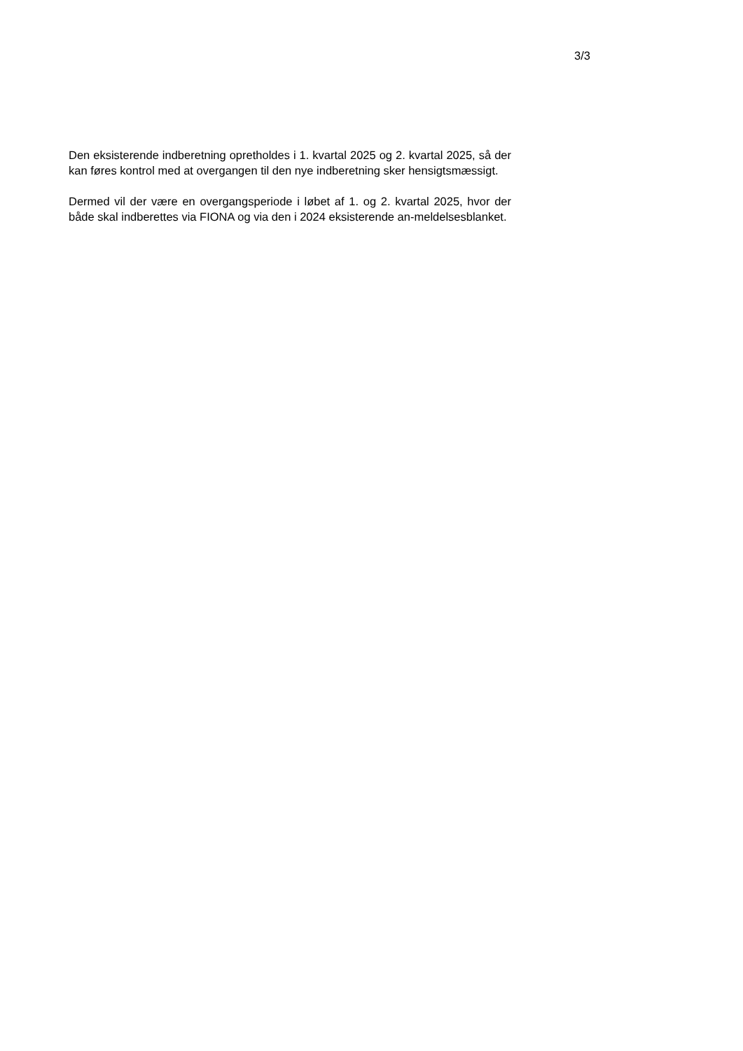3/3
Den eksisterende indberetning opretholdes i 1. kvartal 2025 og 2. kvartal 2025, så der kan føres kontrol med at overgangen til den nye indberetning sker hensigtsmæssigt.
Dermed vil der være en overgangsperiode i løbet af 1. og 2. kvartal 2025, hvor der både skal indberettes via FIONA og via den i 2024 eksisterende an-meldelsesblanket.